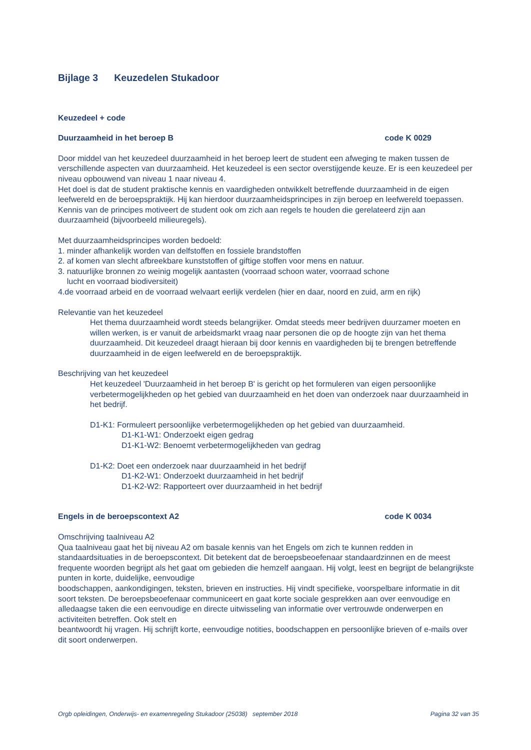Bijlage 3 Keuzedelen Stukadoor
Keuzedeel + code
Duurzaamheid in het beroep B code K 0029
Door middel van het keuzedeel duurzaamheid in het beroep leert de student een afweging te maken tussen de verschillende aspecten van duurzaamheid. Het keuzedeel is een sector overstijgende keuze. Er is een keuzedeel per niveau opbouwend van niveau 1 naar niveau 4.
Het doel is dat de student praktische kennis en vaardigheden ontwikkelt betreffende duurzaamheid in de eigen leefwereld en de beroepspraktijk. Hij kan hierdoor duurzaamheidsprincipes in zijn beroep en leefwereld toepassen. Kennis van de principes motiveert de student ook om zich aan regels te houden die gerelateerd zijn aan duurzaamheid (bijvoorbeeld milieuregels).
Met duurzaamheidsprincipes worden bedoeld:
1. minder afhankelijk worden van delfstoffen en fossiele brandstoffen
2. af komen van slecht afbreekbare kunststoffen of giftige stoffen voor mens en natuur.
3. natuurlijke bronnen zo weinig mogelijk aantasten (voorraad schoon water, voorraad schone
lucht en voorraad biodiversiteit)
4.de voorraad arbeid en de voorraad welvaart eerlijk verdelen (hier en daar, noord en zuid, arm en rijk)
Relevantie van het keuzedeel
Het thema duurzaamheid wordt steeds belangrijker. Omdat steeds meer bedrijven duurzamer moeten en willen werken, is er vanuit de arbeidsmarkt vraag naar personen die op de hoogte zijn van het thema duurzaamheid. Dit keuzedeel draagt hieraan bij door kennis en vaardigheden bij te brengen betreffende duurzaamheid in de eigen leefwereld en de beroepspraktijk.
Beschrijving van het keuzedeel
Het keuzedeel 'Duurzaamheid in het beroep B' is gericht op het formuleren van eigen persoonlijke verbetermogelijkheden op het gebied van duurzaamheid en het doen van onderzoek naar duurzaamheid in het bedrijf.
D1-K1: Formuleert persoonlijke verbetermogelijkheden op het gebied van duurzaamheid.
D1-K1-W1: Onderzoekt eigen gedrag
D1-K1-W2: Benoemt verbetermogelijkheden van gedrag
D1-K2: Doet een onderzoek naar duurzaamheid in het bedrijf
D1-K2-W1: Onderzoekt duurzaamheid in het bedrijf
D1-K2-W2: Rapporteert over duurzaamheid in het bedrijf
Engels in de beroepscontext A2 code K 0034
Omschrijving taalniveau A2
Qua taalniveau gaat het bij niveau A2 om basale kennis van het Engels om zich te kunnen redden in standaardsituaties in de beroepscontext. Dit betekent dat de beroepsbeoefenaar standaardzinnen en de meest frequente woorden begrijpt als het gaat om gebieden die hemzelf aangaan. Hij volgt, leest en begrijpt de belangrijkste punten in korte, duidelijke, eenvoudige
boodschappen, aankondigingen, teksten, brieven en instructies. Hij vindt specifieke, voorspelbare informatie in dit soort teksten. De beroepsbeoefenaar communiceert en gaat korte sociale gesprekken aan over eenvoudige en alledaagse taken die een eenvoudige en directe uitwisseling van informatie over vertrouwde onderwerpen en activiteiten betreffen. Ook stelt en
beantwoordt hij vragen. Hij schrijft korte, eenvoudige notities, boodschappen en persoonlijke brieven of e-mails over dit soort onderwerpen.
Orgb opleidingen, Onderwijs- en examenregeling Stukadoor (25038) september 2018 Pagina 32 van 35